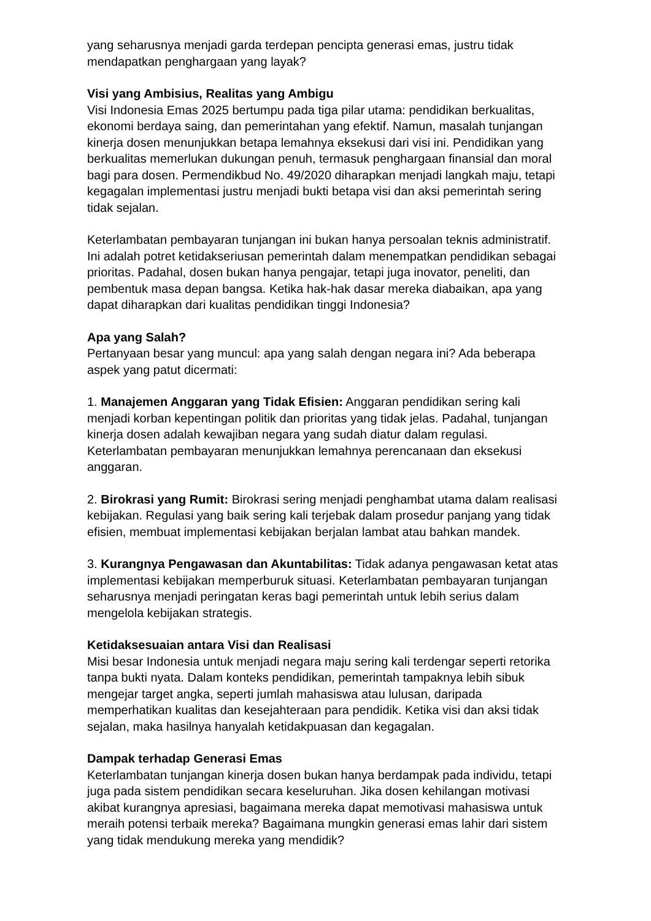yang seharusnya menjadi garda terdepan pencipta generasi emas, justru tidak mendapatkan penghargaan yang layak?
Visi yang Ambisius, Realitas yang Ambigu
Visi Indonesia Emas 2025 bertumpu pada tiga pilar utama: pendidikan berkualitas, ekonomi berdaya saing, dan pemerintahan yang efektif. Namun, masalah tunjangan kinerja dosen menunjukkan betapa lemahnya eksekusi dari visi ini. Pendidikan yang berkualitas memerlukan dukungan penuh, termasuk penghargaan finansial dan moral bagi para dosen. Permendikbud No. 49/2020 diharapkan menjadi langkah maju, tetapi kegagalan implementasi justru menjadi bukti betapa visi dan aksi pemerintah sering tidak sejalan.
Keterlambatan pembayaran tunjangan ini bukan hanya persoalan teknis administratif. Ini adalah potret ketidakseriusan pemerintah dalam menempatkan pendidikan sebagai prioritas. Padahal, dosen bukan hanya pengajar, tetapi juga inovator, peneliti, dan pembentuk masa depan bangsa. Ketika hak-hak dasar mereka diabaikan, apa yang dapat diharapkan dari kualitas pendidikan tinggi Indonesia?
Apa yang Salah?
Pertanyaan besar yang muncul: apa yang salah dengan negara ini? Ada beberapa aspek yang patut dicermati:
1. Manajemen Anggaran yang Tidak Efisien: Anggaran pendidikan sering kali menjadi korban kepentingan politik dan prioritas yang tidak jelas. Padahal, tunjangan kinerja dosen adalah kewajiban negara yang sudah diatur dalam regulasi. Keterlambatan pembayaran menunjukkan lemahnya perencanaan dan eksekusi anggaran.
2. Birokrasi yang Rumit: Birokrasi sering menjadi penghambat utama dalam realisasi kebijakan. Regulasi yang baik sering kali terjebak dalam prosedur panjang yang tidak efisien, membuat implementasi kebijakan berjalan lambat atau bahkan mandek.
3. Kurangnya Pengawasan dan Akuntabilitas: Tidak adanya pengawasan ketat atas implementasi kebijakan memperburuk situasi. Keterlambatan pembayaran tunjangan seharusnya menjadi peringatan keras bagi pemerintah untuk lebih serius dalam mengelola kebijakan strategis.
Ketidaksesuaian antara Visi dan Realisasi
Misi besar Indonesia untuk menjadi negara maju sering kali terdengar seperti retorika tanpa bukti nyata. Dalam konteks pendidikan, pemerintah tampaknya lebih sibuk mengejar target angka, seperti jumlah mahasiswa atau lulusan, daripada memperhatikan kualitas dan kesejahteraan para pendidik. Ketika visi dan aksi tidak sejalan, maka hasilnya hanyalah ketidakpuasan dan kegagalan.
Dampak terhadap Generasi Emas
Keterlambatan tunjangan kinerja dosen bukan hanya berdampak pada individu, tetapi juga pada sistem pendidikan secara keseluruhan. Jika dosen kehilangan motivasi akibat kurangnya apresiasi, bagaimana mereka dapat memotivasi mahasiswa untuk meraih potensi terbaik mereka? Bagaimana mungkin generasi emas lahir dari sistem yang tidak mendukung mereka yang mendidik?